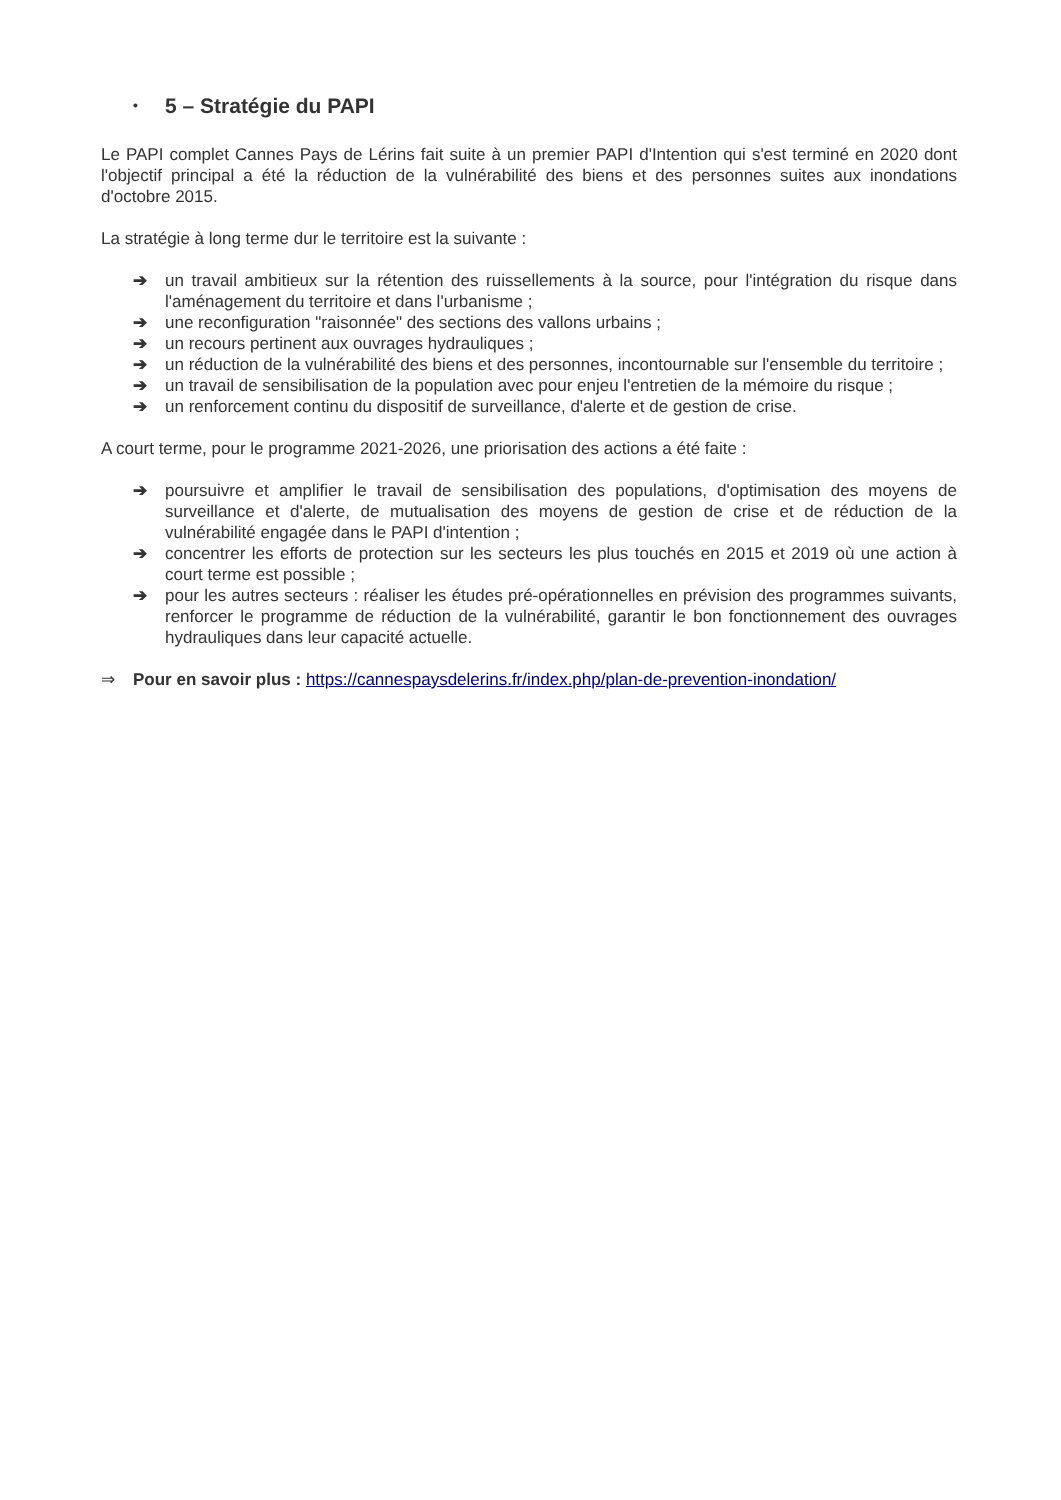• 5 – Stratégie du PAPI
Le PAPI complet Cannes Pays de Lérins fait suite à un premier PAPI d'Intention qui s'est terminé en 2020 dont l'objectif principal a été la réduction de la vulnérabilité des biens et des personnes suites aux inondations d'octobre 2015.
La stratégie à long terme dur le territoire est la suivante :
➔ un travail ambitieux sur la rétention des ruissellements à la source, pour l'intégration du risque dans l'aménagement du territoire et dans l'urbanisme ;
➔ une reconfiguration "raisonnée" des sections des vallons urbains ;
➔ un recours pertinent aux ouvrages hydrauliques ;
➔ un réduction de la vulnérabilité des biens et des personnes, incontournable sur l'ensemble du territoire ;
➔ un travail de sensibilisation de la population avec pour enjeu l'entretien de la mémoire du risque ;
➔ un renforcement continu du dispositif de surveillance, d'alerte et de gestion de crise.
A court terme, pour le programme 2021-2026, une priorisation des actions a été faite :
➔ poursuivre et amplifier le travail de sensibilisation des populations, d'optimisation des moyens de surveillance et d'alerte, de mutualisation des moyens de gestion de crise et de réduction de la vulnérabilité engagée dans le PAPI d'intention ;
➔ concentrer les efforts de protection sur les secteurs les plus touchés en 2015 et 2019 où une action à court terme est possible ;
➔ pour les autres secteurs : réaliser les études pré-opérationnelles en prévision des programmes suivants, renforcer le programme de réduction de la vulnérabilité, garantir le bon fonctionnement des ouvrages hydrauliques dans leur capacité actuelle.
⇒ Pour en savoir plus : https://cannespaysdelerins.fr/index.php/plan-de-prevention-inondation/